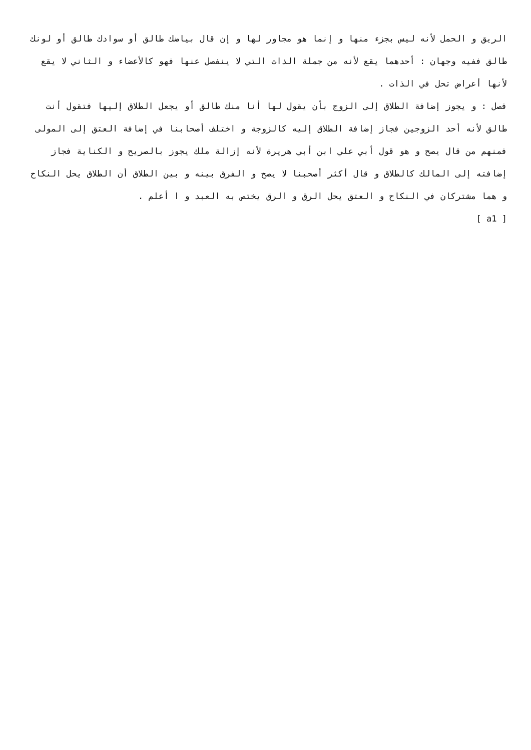الريق و الحمل لأنه ليس بجزء منها و إنما هو مجاور لها و إن قال بياضك طالق أو سوادك طالق أو لونك طالق ففيه وجهان : أحدهما يقع لأنه من جملة الذات التي لا ينفصل عنها فهو كالأعضاء و الثاني لا يقع لأنها أعراض تحل في الذات .
فصل : و يجوز إضافة الطلاق إلى الزوج بأن يقول لها أنا منك طالق أو يجعل الطلاق إليها فتقول أنت طالق لأنه أحد الزوجين فجاز إضافة الطلاق إليه كالزوجة و اختلف أصحابنا في إضافة العتق إلى المولى فمنهم من قال يصح و هو قول أبي علي ابن أبي هريرة لأنه إزالة ملك يجوز بالصريح و الكناية فجاز إضافته إلى المالك كالطلاق و قال أكثر أصحبنا لا يصح و الفرق بينه و بين الطلاق أن الطلاق يحل النكاح و هما مشتركان في النكاح و العتق يحل الرق و الرق يختص به العبد و ا أعلم .
[ a1 ]